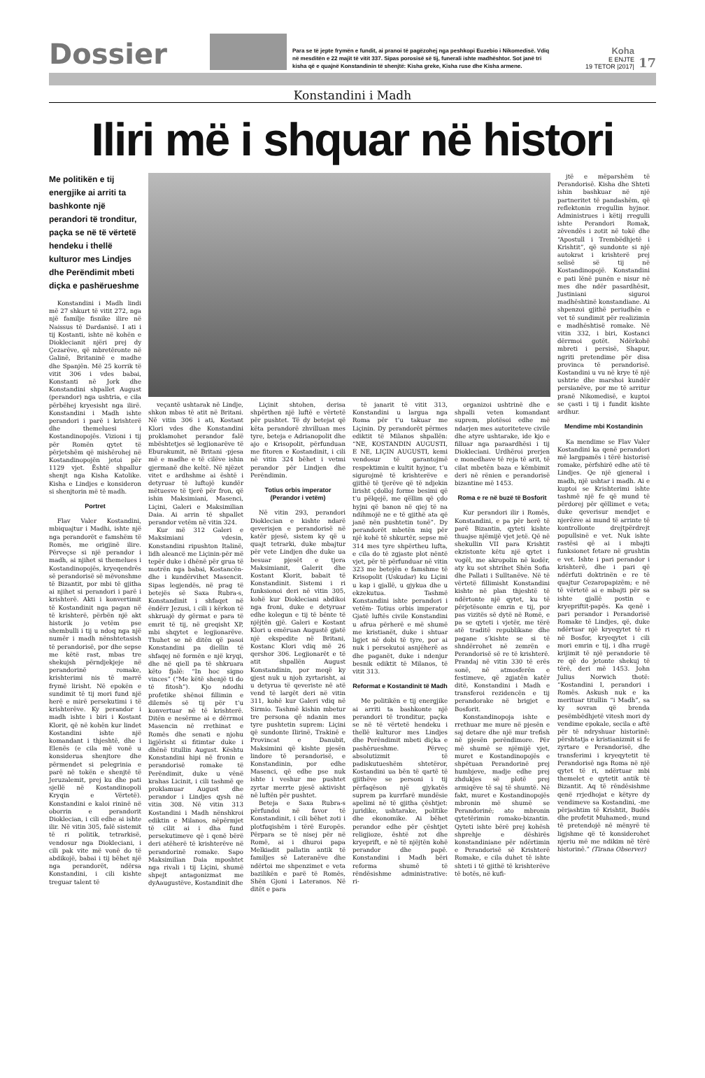Dossier
Para se të jepte frymën e fundit, ai pranoi të pagëzohej nga peshkopi Euzebio i Nikomedisë. Vdiq në mesditën e 22 majit të vitit 337. Sipas porosisë së tij, funerali ishte madhështor. Sot janë tri kisha që e quajnë Konstandinin të shenjtë: Kisha greke, Kisha ruse dhe Kisha armene.
Koha
E ENJTE
19 TETOR |2017|
17
Konstandini i Madh
Iliri më i shquar në histori
Me politikën e tij energjike ai arriti ta bashkonte një perandori të tronditur, paçka se në të vërtetë hendeku i thellë kulturor mes Lindjes dhe Perëndimit mbeti diçka e pashërueshme
Konstandini i Madh lindi më 27 shkurt të vitit 272, nga një familje fisnike ilire në Naissus të Dardanisë. I ati i tij Kostanti, ishte në kohën e Dioklecianit njëri prej dy Çezarëve, që mbretëronte në Galinë, Britaninë e madhe dhe Spanjën. Më 25 korrik të vitit 306 i vdes babai, Konstanti në Jork dhe Konstandini shpallet August (perandor) nga ushtria, e cila përbëhej kryesisht nga ilirë. Konstandini i Madh ishte perandori i parë i krishterë dhe themeluesi i Kostandinopojës. Vizioni i tij për Romën qytet të përjetshëm që mishërohej në Kostandinopojën jetoi për 1129 vjet. Është shpallur shenjt nga Kisha Katolike. Kisha e Lindjes e konsideron si shenjtorin më të madh.
Portret
Flav Valer Kostandini, mbiquajtur i Madhi, ishte një nga perandorët e famshëm të Romës, me origjinë ilire. Përveçse si një perandor i madh, ai njihet si themelues i Kostandinopojës, kryeqendrës së perandorisë së mëvonshme të Bizantit, por mbi të gjitha ai njihet si perandori i parë i krishterë. Akti i konvertimit të Kostandinit nga pagan në të krishterë, përbën një akt historik jo vetëm pse shembulli i tij u ndoq nga një numër i madh nënshtetasish të perandorisë, por dhe sepse me këtë rast, mbas tre shekujsh përndjekjeje në perandorinë romake, krishterimi nis të marrë frymë lirisht. Në epokën e sundimit të tij mori fund një herë e mirë persekutimi i të krishterëve. Ky perandor i madh ishte i biri i Kostant Klorit, që në kohën kur lindet Kostandini ishte një komandant i thjeshtë, dhe i Elenës (e cila më vonë u konsiderua shenjtore dhe përmendet si pelegrinia e parë në tokën e shenjtë të Jeruzalemit, prej ku dhe pati sjellë në Kostandinopoli Kryqin e Vërtetë). Konstandini e kaloi rininë në oborrin e perandorit Dioklecian, i cili edhe ai ishte ilir. Në vitin 305, falë sistemit të ri politik, tetrarkisë, vendosur nga Dioklecianі, i cili pak vite më vonë do të abdikojë, babai i tij bëhet një nga perandorët, ndërsa Konstandini, i cili kishte treguar talent të
veçantë ushtarak në Lindje, shkon mbas të atit në Britani. Në vitin 306 i ati, Kostant Klori vdes dhe Konstandini proklamohet perandor falë mbështetjes së legjionarëve të Eburakumit, në Britani -pjesa më e madhe e të cilëve ishin gjermanë dhe keltë. Në njëzet vitet e ardhshme ai është i detyruar të luftojë kundër mëtuesve të tjerë për fron, që ishin Maksimiani, Masenci, Liçini, Galeri e Maksimilian Daia. Ai arrin të shpallet perandor vetëm në vitin 324.
Kur më 312 Galeri e Maksimiani vdesin, Konstandini ripushton Italinë, lidh aleancë me Liçinin-për më tepër duke i dhënë për grua të motrën nga babai, Kostancën- dhe i kundërvihet Masencit. Sipas legjendës, në prag të betejës së Saxa Rubra-s, Konstandinit i shfaqet në ëndërr Jezusi, i cili i kërkon të shkruajë dy gërmat e para të emrit të tij, në greqisht XP, mbi shqytet e legjionarëve. Thuhet se në ditën që pasoi Konstandini pa diellin të shfaqej në formën e një kryqi, dhe në qiell pa të shkruara këto fjalë: “In hoc signo vinces” (“Me këtë shenjë ti do të fitosh”). Kjo ndodhi profetike shënoi fillimin e dilemës së tij për t’u konvertuar në të krishterë. Ditën e nesërme ai e dërrmoi Masencin në rrethinat e Romës dhe senati e njohu ligjërisht si fitimtar duke i dhënë titullin August. Kështu Konstandini hipi në fronin e perandorisë romake të Perëndimit, duke u vënë krahas Licinit, i cili tashmë qe proklamuar August dhe perandor i Lindjes qysh në vitin 308. Në vitin 313 Kostandini i Madh nënshkroi ediktin e Milanos, nëpërmjet të cilit ai i dha fund persekutimeve që i qenë bërë deri atëherë të krishterëve në perandorinë romake. Sapo Maksimilian Daia mposhtet nga rivali i tij Liçini, shumë shpejt antagonizmat me dyAaugustëve, Kostandinit dhe
Liçinit shtohen, derisa shpërthen një luftë e vërtetë për pushtet. Të dy betejat që këta perandorë zhvilluan mes tyre, beteja e Adrianopolit dhe ajo e Krisopolit, përfunduan me fitoren e Kostandinit, i cili në vitin 324 bëhet i vetmi perandor për Lindjen dhe Perëndimin.
Totius orbis imperator
(Perandor i vetëm)
Në vitin 293, perandori Dioklecian e kishte ndarë qeverisjen e perandorisë në katër pjesë, sistem ky që u quajt tetrarki, duke mbajtur për vete Lindjen dhe duke ua besuar pjesët e tjera Maksimianit, Galerit dhe Kostant Klorit, babait të Konstandinit. Sistemi i ri funksionoi deri në vitin 305, kohë kur Dioklecianі abdikoi nga froni, duke e detyruar edhe kolegun e tij të bënte të njëjtën gjë. Galeri e Kostant Klori u emëruan Augustë gjatë një ekspedite në Britani, Kostanc Klori vdiq më 26 qershor 306. Legjionarët e të atit shpallën August Konstandinin, por meqë ky gjest nuk u njoh zyrtarisht, ai u detyrua të qeveriste në atë vend të largët deri në vitin 311, kohë kur Galeri vdiq në Sirmio. Tashmë kishin mbetur tre persona që ndanin mes tyre pushtetin suprem: Liçini që sundonte Ilirinë, Trakinë e Provincat e Danubit, Maksimini që kishte pjesën lindore të perandorisë, e Konstandinin, por edhe Masenci, që edhe pse nuk ishte i veshur me pushtet zyrtar merrte pjesë aktivisht në luftën për pushtet.
Beteja e Saxa Rubra-s përfundoi në favor të Konstandinit, i cili bëhet zoti i plotfuqishëm i tërë Europës. Përpara se të nisej për në Romë, ai i dhuroi papa Melkiadit pallatin antik të familjes së Lateranëve dhe ndërtoi me shpenzimet e veta bazilikën e parë të Romës, Shën Gjoni i Lateranos. Në ditët e para
të janarit të vitit 313, Konstandini u largua nga Roma për t’u takuar me Liçinin. Dy perandorët përmes ediktit të Milanos shpallën: “NE, KOSTANDIN AUGUSTI, E NE, LIÇIN AUGUSTI, kemi vendosur të garantojmë respektimin e kultit hyjnor, t’u sigurojmë të krishterëve e gjithë të tjerëve që të ndjekin lirisht çdolloj forme besimi që t’u pëlqejë, me qëllim që çdo hyjni që banon në qiej të na ndihmojë ne e të gjithë ata që janë nën pushtetin tonë”. Dy perandorët mbetën miq për një kohë të shkurtër, sepse më 314 mes tyre shpërtheu lufta, e cila do të zgjaste plot nëntë vjet, për të përfunduar në vitin 323 me betejën e famshme të Krisopolit (Uskudar) ku Liçini u kap i gjallë, u gjykua dhe u ekzekutua. Tashmë Konstandini ishte perandori i vetëm- Totius orbis imperator Gjatë luftës civile Konstandini u afrua përherë e më shumë me kristianët, duke i shtuar ligjet në dobi të tyre, por ai nuk i persekutoi asnjëherë as dhe paganët, duke i ndenjur besnik ediktit të Milanos, të vitit 313.
Reformat e Kostandinit të Madh
Me politikën e tij energjike ai arriti ta bashkonte një perandori të tronditur, paçka se në të vërtetë hendeku i thellë kulturor mes Lindjes dhe Perëndimit mbeti diçka e pashërueshme. Përveç absolutizmit të padiskutueshëm shtetëror, Kostandini ua bën të qartë të gjithëve se personi i tij përfaqëson një gjykatës suprem pa kurrfarë mundësie apelimi në të gjitha çështjet: juridike, ushtarake, politike dhe ekonomike. Ai bëhet perandor edhe për çështjet religjioze, është zot dhe kryeprift, e në të njëjtën kohë perandor dhe papë. Konstandini i Madh bëri reforma shumë të rëndësishme administrative: ri-
organizoi ushtrinë dhe e shpalli veten komandant suprem, plotësoi edhe më ndarjen mes autoriteteve civile dhe atyre ushtarake, ide kjo e filluar nga paraardhësi i tij Dioklecianі. Urdhëroi prerjen e monedhave të reja të arit, të cilat mbetën baza e këmbimit deri në rënien e perandorisë bizantine më 1453.
Roma e re në buzë të Bosforit
Kur perandori ilir i Romës, Konstandini, e pa për herë të parë Bizantin, qyteti kishte thuajse njëmijë vjet jetë. Që në shekullin VII para Krishtit ekzistonte këtu një qytet i vogël, me akropolin në kodër, aty ku sot shtrihet Shën Sofia dhe Pallati i Sulltanëve. Në të vërtetë fillimisht Konstandini kishte në plan thjeshtë të ndërtonte një qytet, ku të përjetësonte emrin e tij, por pas vizitës së dytë në Romë, e pa se qyteti i vjetër, me tërë atë traditë republikane dhe pagane s’kishte se si të shndërrohet në zemrën e Perandorisë së re të krishterë. Prandaj në vitin 330 të erës sonë, në atmosferën e festimeve, që zgjatën katër ditë, Konstandini i Madh e transferoi rezidencën e tij perandorake në brigjet e Bosforit.
Konstandinopoja ishte e rrethuar me mure në pjesën e saj detare dhe një mur trefish në pjesën perëndimore. Për më shumë se njëmijë vjet, muret e Kostandinopojës e shpëtuan Perandorinë prej humbjeve, madje edhe prej zhdukjes së plotë prej armiqëve të saj të shumtë. Në fakt, muret e Kostandinopojës mbronin më shumë se Perandorinë; ato mbronin qytetërimin romako-bizantin. Qyteti ishte bërë prej kohësh shprehje e dëshirës konstandiniane për ndërtimin e Perandorisë së Krishterë Romake, e cila duhet të ishte shteti i të gjithë të krishterëve të botës, në kufi-
jtë e mëparshëm të Perandorisë. Kisha dhe Shteti ishin bashkuar në një partneritet të pandashëm, që reflektonin rregullin hyjnor. Administrues i këtij rregulli ishte Perandori Romak, zëvendës i zotit në tokë dhe “Apostull i Trembëdhjetë i Krishtit”, që sundonte si një autokrat i krishterë prej selisë së tij në Kostandinopojë. Konstandini e pati lënë punën e nisur në mes dhe ndër pasardhësit, Justiniani siguroi madhështinë konstandiane. Ai shpenzoi gjithë periudhën e vet të sundimit për realizimin e madhështisë romake. Në vitin 332, i biri, Kostanci dërrmoi gotët. Ndërkohë mbreti i persisë, Shapur, ngriti pretendime për disa provinca të perandorisë. Kostandini u vu në krye të një ushtrie dhe marshoi kundër persianëve, por me të arritur pranë Nikomedisë, e kuptoi se çasti i tij i fundit kishte ardhur.
Mendime mbi Kostandinin
Ka mendime se Flav Valer Kostandini ka qenë perandori më largpamës i tërë historisë romake, përfshirë edhe atë të Lindjes. Qe një gjeneral i madh, një ushtar i madh. Ai e kuptoi se Krishterimi ishte tashmë një fe që mund të përdorej për qëllimet e veta; duke qeverisur mendjet e njerëzve ai mund të arrinte të kontrollonte drejtpërdrejt popullsinë e vet. Nuk ishte rastësi që ai i mbajti funksionet fetare në grushtin e vet. Ishte i pari perandor i krishterë, dhe i pari që ndërfuti doktrinën e re të quajtur Cezaropapizëm; e në të vërtetë ai e mbajti për sa ishte gjallë postin e kryepriftit-papës. Ka qenë i pari perandor i Perandorisë Romake të Lindjes, që, duke ndërtuar një kryeqytet të ri në Bosfor, kryeqytet i cili mori emrin e tij, i dha rrugë krijimit të një perandorie të re që do jetonte shekuj të tërë, deri më 1453. John Julius Norwich thotë: “Kostandini I, perandori i Romës. Askush nuk e ka merituar titullin “i Madh”, sa ky sovran që brenda pesëmbëdhjetë vitesh mori dy vendime epokale, secila e aftë për të ndryshuar historinë: përshtatja e kristianizmit si fe zyrtare e Perandorisë, dhe transferimi i kryeqytetit të Perandorisë nga Roma në një qytet të ri, ndërtuar mbi themelet e qytetit antik të Bizantit. Aq të rëndësishme qenë rrjedhojat e këtyre dy vendimeve sa Kostandini, -me përjashtim të Krishtit, Budës dhe profetit Muhamed-, mund të pretendojë në mënyrë të ligjshme që të konsiderohet njeriu më me ndikim në tërë historinë.” (Tirana Observer)